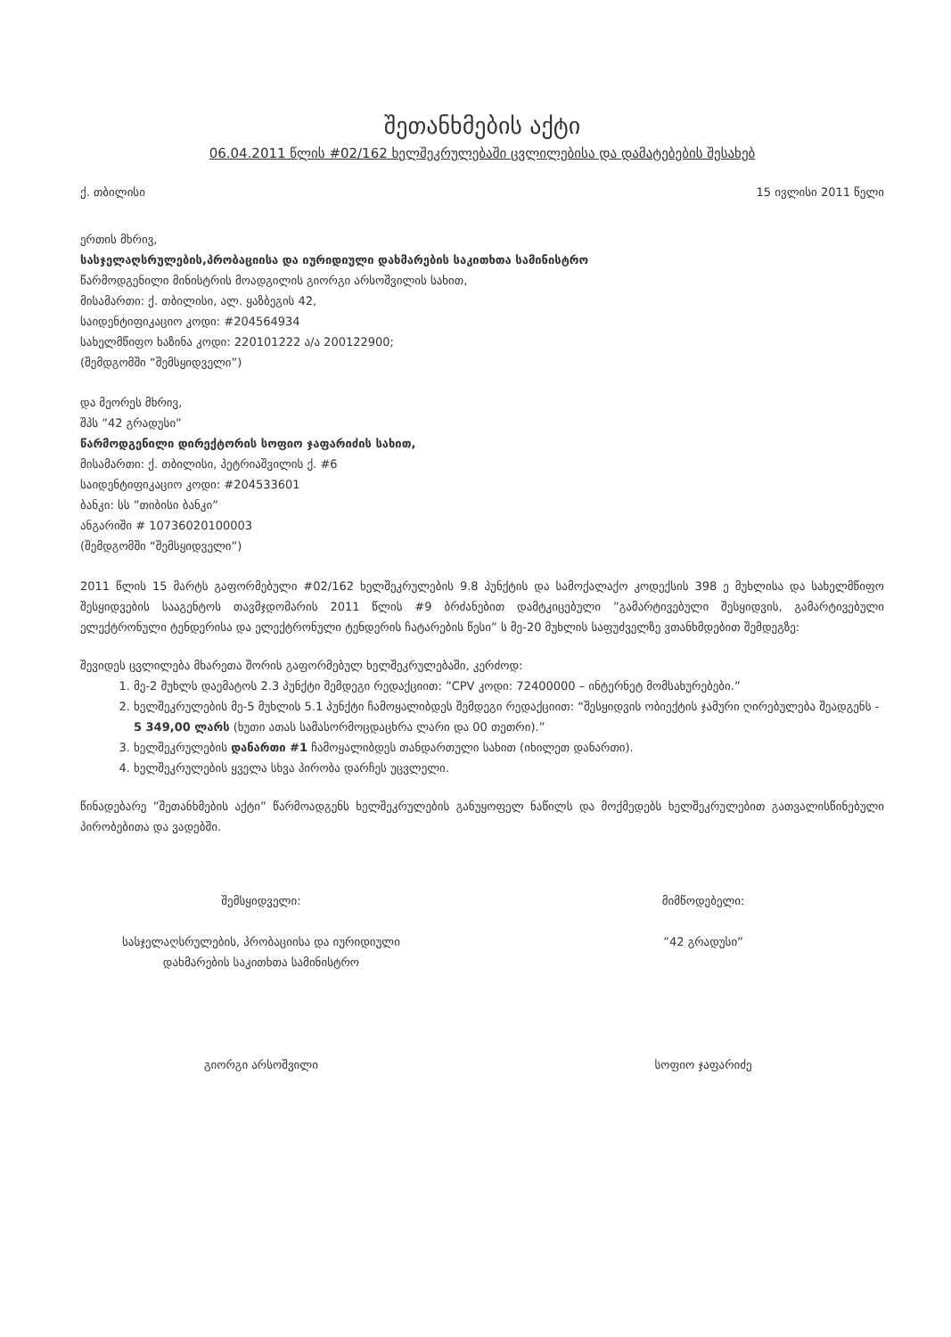შეთანხმების აქტი
06.04.2011 წლის #02/162 ხელშეკრულებაში ცვლილებისა და დამატებების შესახებ
ქ. თბილისი 15 ივლისი 2011 წელი
ერთის მხრივ,
სასჯელაღსრულების,პრობაციისა და იურიდიული დახმარების საკითხთა სამინისტრო
წარმოდგენილი მინისტრის მოადგილის გიორგი არსოშვილის სახით,
მისამართი: ქ. თბილისი, ალ. ყაზბეგის 42,
საიდენტიფიკაციო კოდი: #204564934
სახელმწიფო ხაზინა კოდი: 220101222 ა/ა 200122900;
(შემდგომში “შემსყიდველი”)
და მეორეს მხრივ,
შპს ”42 გრადუსი”
წარმოდგენილი დირექტორის სოფიო ჯაფარიძის სახით,
მისამართი: ქ. თბილისი, პეტრიაშვილის ქ. #6
საიდენტიფიკაციო კოდი: #204533601
ბანკი: სს ”თიბისი ბანკი”
ანგარიში # 10736020100003
(შემდგომში “შემსყიდველი”)
2011 წლის 15 მარტს გაფორმებული #02/162 ხელშეკრულების 9.8 პუნქტის და სამოქალაქო კოდექსის 398 ე მუხლისა და სახელმწიფო შესყიდვების სააგენტოს თავმჯდომარის 2011 წლის #9 ბრძანებით დამტკიცებული ”გამარტივებული შესყიდვის, გამარტივებული ელექტრონული ტენდერისა და ელექტრონული ტენდერის ჩატარების წესი” ს მე-20 მუხლის საფუძველზე ვთანხმდებით შემდეგზე:
შევიდეს ცვლილება მხარეთა შორის გაფორმებულ ხელშეკრულებაში, კერძოდ:
1. მე-2 მუხლს დაემატოს 2.3 პუნქტი შემდეგი რედაქციით: ”CPV კოდი: 72400000 – ინტერნეტ მომსახურებები.”
2. ხელშეკრულების მე-5 მუხლის 5.1 პუნქტი ჩამოყალიბდეს შემდეგი რედაქციით: “შესყიდვის ობიექტის ჯამური ღირებულება შეადგენს - 5 349,00 ლარს (ხუთი ათას სამასორმოცდაცხრა ლარი და 00 თეთრი).”
3. ხელშეკრულების დანართი #1 ჩამოყალიბდეს თანდართული სახით (იხილეთ დანართი).
4. ხელშეკრულების ყველა სხვა პირობა დარჩეს უცვლელი.
წინადებარე ”შეთანხმების აქტი” წარმოადგენს ხელშეკრულების განუყოფელ ნაწილს და მოქმედებს ხელშეკრულებით გათვალისწინებული პირობებითა და ვადებში.
შემსყიდველი:
სასჯელაღსრულების, პრობაციისა და იურიდიული
დახმარების საკითხთა სამინისტრო
გიორგი არსოშვილი
მიმწოდებელი:
”42 გრადუსი”
სოფიო ჯაფარიძე